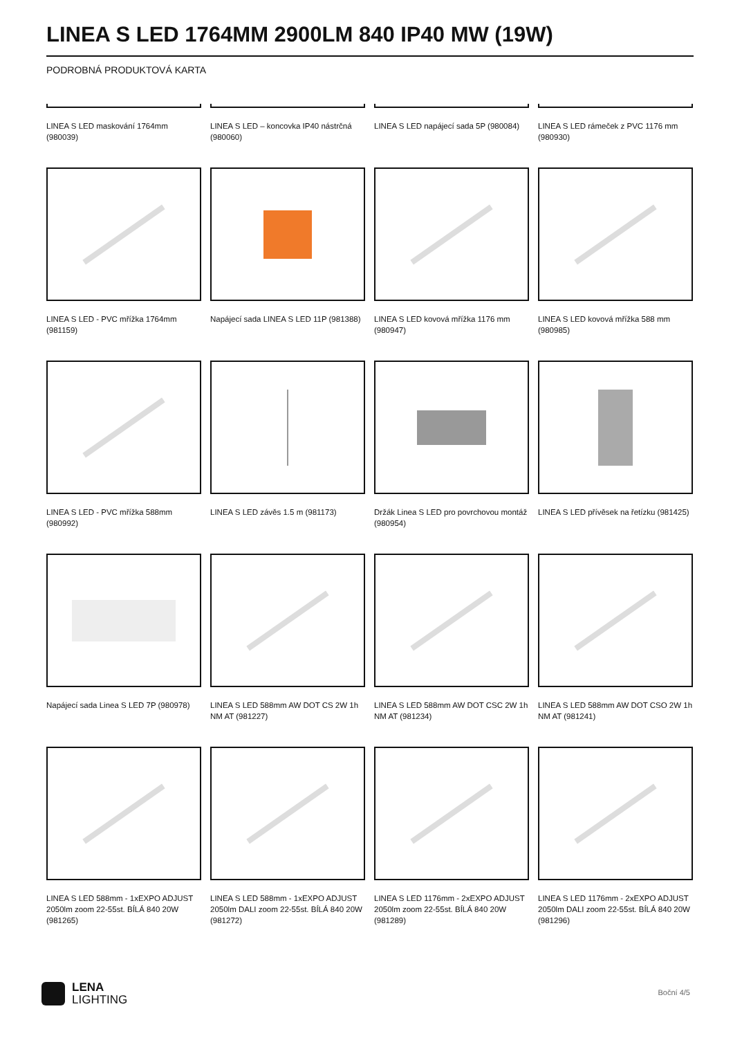LINEA S LED 1764MM 2900LM 840 IP40 MW (19W)
PODROBNÁ PRODUKTOVÁ KARTA
LINEA S LED maskování 1764mm (980039)
LINEA S LED – koncovka IP40 nástrčná (980060)
LINEA S LED napájecí sada 5P (980084)
LINEA S LED rámeček z PVC 1176 mm (980930)
LINEA S LED - PVC mřížka 1764mm (981159)
Napájecí sada LINEA S LED 11P (981388)
LINEA S LED kovová mřížka 1176 mm (980947)
LINEA S LED kovová mřížka 588 mm (980985)
LINEA S LED - PVC mřížka 588mm (980992)
LINEA S LED závěs 1.5 m (981173)
Držák Linea S LED pro povrchovou montáž (980954)
LINEA S LED přívěsek na řetízku (981425)
Napájecí sada Linea S LED 7P (980978)
LINEA S LED 588mm AW DOT CS 2W 1h NM AT (981227)
LINEA S LED 588mm AW DOT CSC 2W 1h NM AT (981234)
LINEA S LED 588mm AW DOT CSO 2W 1h NM AT (981241)
LINEA S LED 588mm - 1xEXPO ADJUST 2050lm zoom 22-55st. BÍLÁ 840 20W (981265)
LINEA S LED 588mm - 1xEXPO ADJUST 2050lm DALI zoom 22-55st. BÍLÁ 840 20W (981272)
LINEA S LED 1176mm - 2xEXPO ADJUST 2050lm zoom 22-55st. BÍLÁ 840 20W (981289)
LINEA S LED 1176mm - 2xEXPO ADJUST 2050lm DALI zoom 22-55st. BÍLÁ 840 20W (981296)
LENA
LIGHTING
Boční 4/5